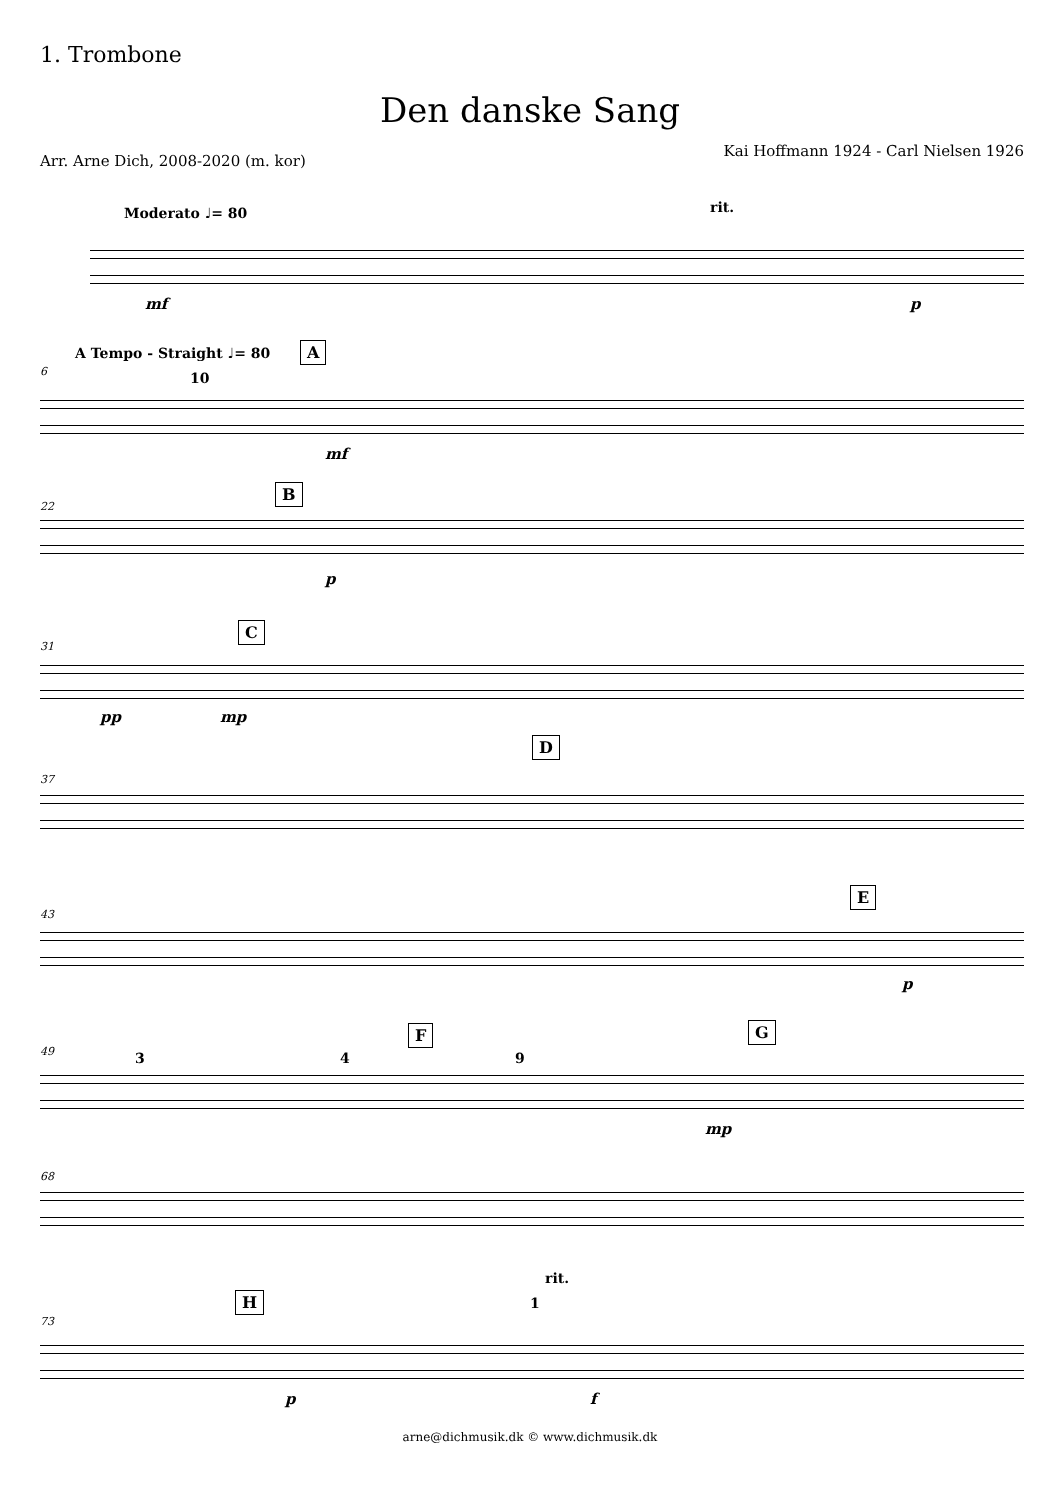1. Trombone
Den danske Sang
Kai Hoffmann 1924 - Carl Nielsen 1926
Arr. Arne Dich, 2008-2020 (m. kor)
Moderato ♩= 80 rit.
mf p
6
A Tempo - Straight ♩= 80 A
10
mf
22
B
p
31
C
pp mp
37
D
43
E
p
49 3 4
F
9
G
mp
68
73
H 1
rit.
p f
arne@dichmusik.dk © www.dichmusik.dk